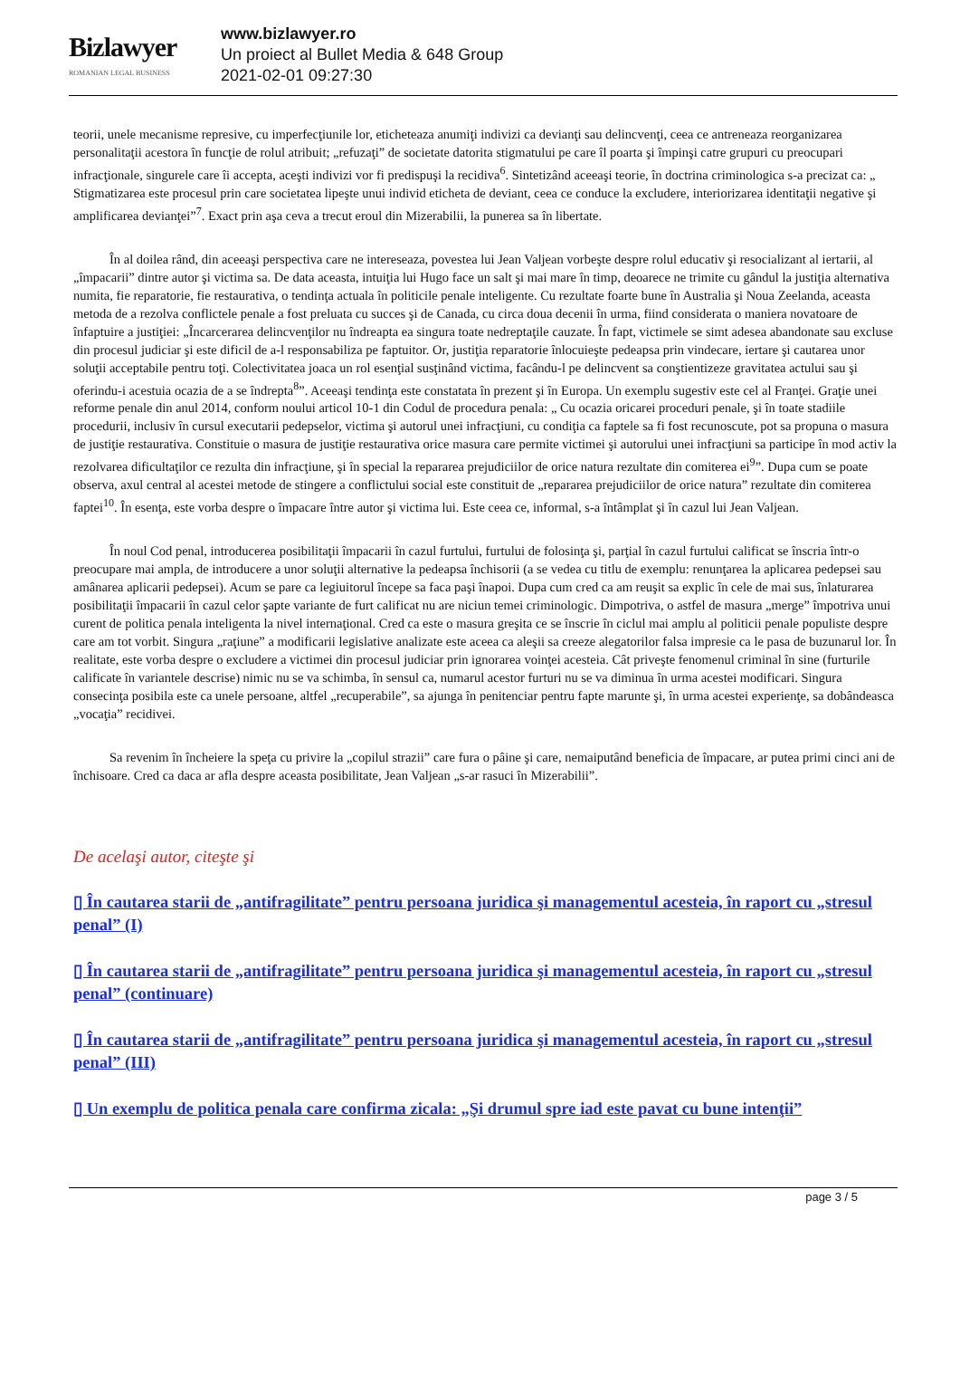Bizlawyer
ROMANIAN LEGAL BUSINESS
www.bizlawyer.ro
Un proiect al Bullet Media & 648 Group
2021-02-01 09:27:30
teorii, unele mecanisme represive, cu imperfecţiunile lor, eticheteaza anumiţi indivizi ca devianţi sau delincvenţi, ceea ce antreneaza reorganizarea personalitaţii acestora în funcţie de rolul atribuit; „refuzaţi” de societate datorita stigmatului pe care îl poarta şi împinşi catre grupuri cu preocupari infracţionale, singurele care îi accepta, aceşti indivizi vor fi predispuşi la recidiva<sup>6</sup>. Sintetizând aceeaşi teorie, în doctrina criminologica s-a precizat ca: „ Stigmatizarea este procesul prin care societatea lipeşte unui individ eticheta de deviant, ceea ce conduce la excludere, interiorizarea identitaţii negative şi amplificarea devianţei”<sup>7</sup>. Exact prin aşa ceva a trecut eroul din Mizerabilii, la punerea sa în libertate.
În al doilea rând, din aceeaşi perspectiva care ne intereseaza, povestea lui Jean Valjean vorbeşte despre rolul educativ şi resocializant al iertarii, al „împacarii” dintre autor şi victima sa. De data aceasta, intuiţia lui Hugo face un salt şi mai mare în timp, deoarece ne trimite cu gândul la justiţia alternativa numita, fie reparatorie, fie restaurativa, o tendinţa actuala în politicile penale inteligente. Cu rezultate foarte bune în Australia şi Noua Zeelanda, aceasta metoda de a rezolva conflictele penale a fost preluata cu succes şi de Canada, cu circa doua decenii în urma, fiind considerata o maniera novatoare de înfaptuire a justiţiei: „Încarcerarea delincvenţilor nu îndreapta ea singura toate nedreptaţile cauzate. În fapt, victimele se simt adesea abandonate sau excluse din procesul judiciar şi este dificil de a-l responsabiliza pe faptuitor. Or, justiţia reparatorie înlocuieşte pedeapsa prin vindecare, iertare şi cautarea unor soluţii acceptabile pentru toţi. Colectivitatea joaca un rol esenţial susţinând victima, facându-l pe delincvent sa conştientizeze gravitatea actului sau şi oferindu-i acestuia ocazia de a se îndrepta<sup>8</sup>”. Aceeaşi tendinţa este constatata în prezent şi în Europa. Un exemplu sugestiv este cel al Franţei. Graţie unei reforme penale din anul 2014, conform noului articol 10-1 din Codul de procedura penala: „ Cu ocazia oricarei proceduri penale, şi în toate stadiile procedurii, inclusiv în cursul executarii pedepselor, victima şi autorul unei infracţiuni, cu condiţia ca faptele sa fi fost recunoscute, pot sa propuna o masura de justiţie restaurativa. Constituie o masura de justiţie restaurativa orice masura care permite victimei şi autorului unei infracţiuni sa participe în mod activ la rezolvarea dificultaţilor ce rezulta din infracţiune, şi în special la repararea prejudiciilor de orice natura rezultate din comiterea ei<sup>9</sup>”. Dupa cum se poate observa, axul central al acestei metode de stingere a conflictului social este constituit de „repararea prejudiciilor de orice natura” rezultate din comiterea faptei<sup>10</sup>. În esenţa, este vorba despre o împacare între autor şi victima lui. Este ceea ce, informal, s-a întâmplat şi în cazul lui Jean Valjean.
În noul Cod penal, introducerea posibilitaţii împacarii în cazul furtului, furtului de folosinţa şi, parţial în cazul furtului calificat se înscria într-o preocupare mai ampla, de introducere a unor soluţii alternative la pedeapsa închisorii (a se vedea cu titlu de exemplu: renunţarea la aplicarea pedepsei sau amânarea aplicarii pedepsei). Acum se pare ca legiuitorul începe sa faca paşi înapoi. Dupa cum cred ca am reuşit sa explic în cele de mai sus, înlaturarea posibilitaţii împacarii în cazul celor şapte variante de furt calificat nu are niciun temei criminologic. Dimpotriva, o astfel de masura „merge” împotriva unui curent de politica penala inteligenta la nivel internaţional. Cred ca este o masura greşita ce se înscrie în ciclul mai amplu al politicii penale populiste despre care am tot vorbit. Singura „raţiune” a modificarii legislative analizate este aceea ca aleşii sa creeze alegatorilor falsa impresie ca le pasa de buzunarul lor. În realitate, este vorba despre o excludere a victimei din procesul judiciar prin ignorarea voinţei acesteia. Cât priveşte fenomenul criminal în sine (furturile calificate în variantele descrise) nimic nu se va schimba, în sensul ca, numarul acestor furturi nu se va diminua în urma acestei modificari. Singura consecinţa posibila este ca unele persoane, altfel „recuperabile”, sa ajunga în penitenciar pentru fapte marunte şi, în urma acestei experienţe, sa dobândeasca „vocaţia” recidivei.
Sa revenim în încheiere la speţa cu privire la „copilul strazii” care fura o pâine şi care, nemaiputând beneficia de împacare, ar putea primi cinci ani de închisoare. Cred ca daca ar afla despre aceasta posibilitate, Jean Valjean „s-ar rasuci în Mizerabilii”.
De acelaşi autor, citeşte şi
▯ În cautarea starii de „antifragilitate” pentru persoana juridica şi managementul acesteia, în raport cu „stresul penal” (I)
▯ În cautarea starii de „antifragilitate” pentru persoana juridica şi managementul acesteia, în raport cu „stresul penal” (continuare)
▯ În cautarea starii de „antifragilitate” pentru persoana juridica şi managementul acesteia, în raport cu „stresul penal” (III)
▯ Un exemplu de politica penala care confirma zicala: „Şi drumul spre iad este pavat cu bune intenţii”
page 3 / 5